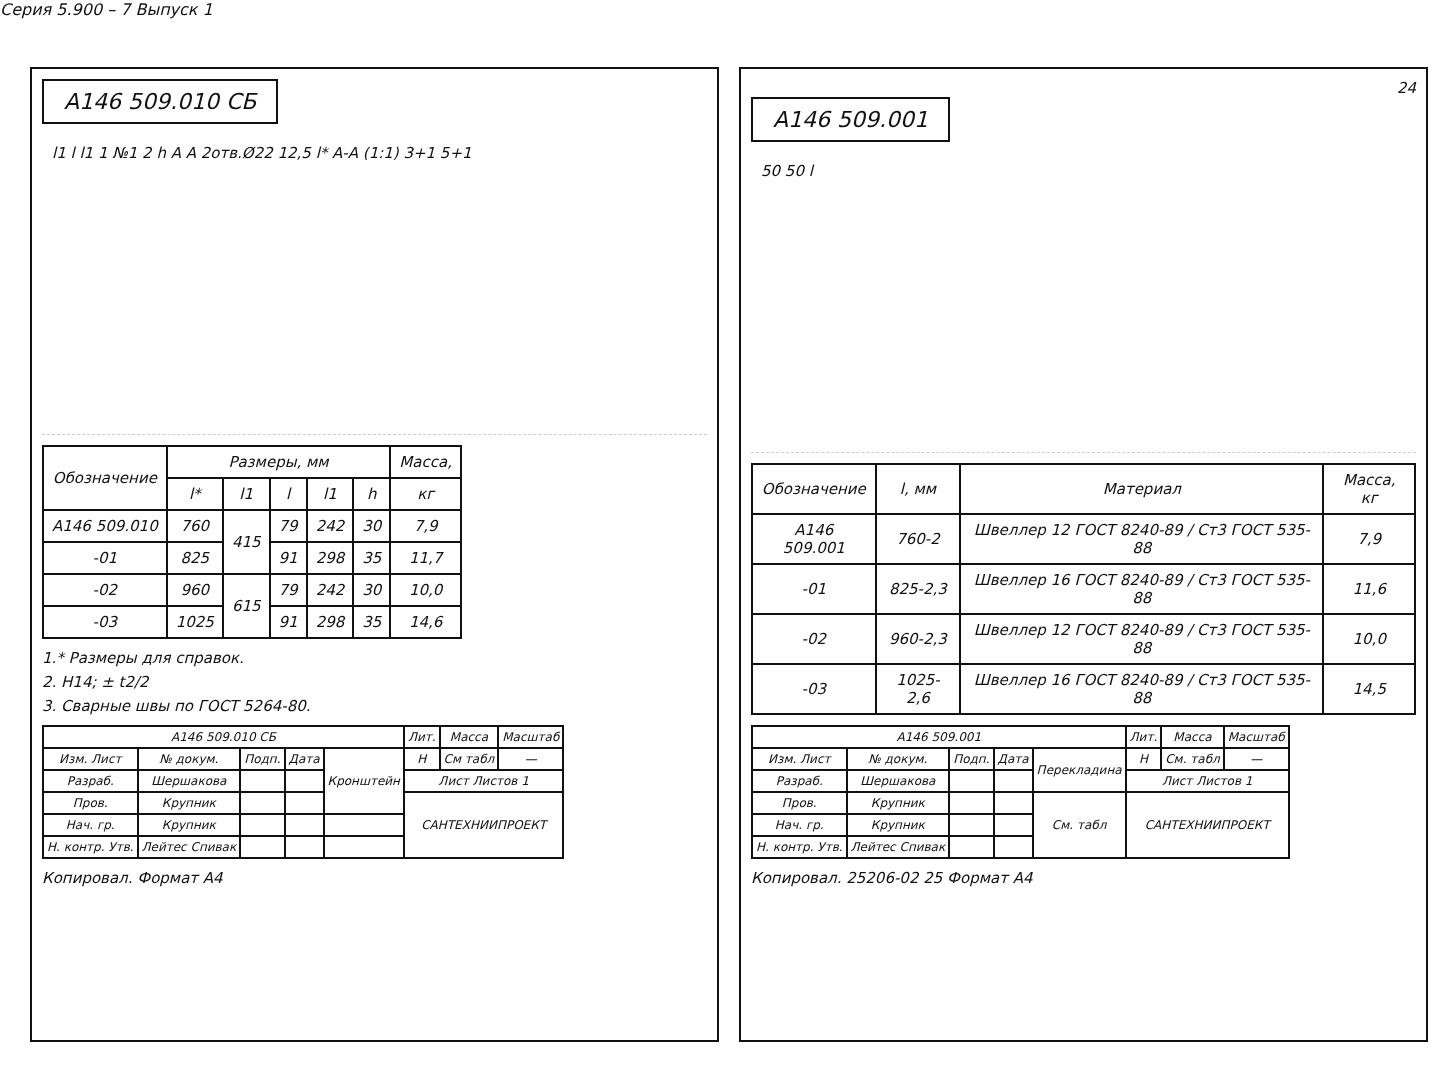Серия 5.900 – 7 Выпуск 1
А146 509.010 СБ
l1 l l1 1 №1 2 h А А 2отв.Ø22 12,5 l* А-А (1:1) 3+1 5+1
| Обозначение | Размеры, мм | | | | | Масса, |
| --- | --- | --- | --- | --- | --- | --- |
| | l* | l1 | l | l1 | h | кг |
| А146 509.010 | 760 | 415 | 79 | 242 | 30 | 7,9 |
| -01 | 825 | | 91 | 298 | 35 | 11,7 |
| -02 | 960 | 615 | 79 | 242 | 30 | 10,0 |
| -03 | 1025 | | 91 | 298 | 35 | 14,6 |
1.* Размеры для справок.
2. Н14; ± t2/2
3. Сварные швы по ГОСТ 5264-80.
| А146 509.010 СБ | | | | | Лит. | Масса | Масштаб |
| Изм. Лист | № докум. | Подп. | Дата | Кронштейн | Н | См табл | — |
| Разраб. | Шершакова | | | | Лист Листов 1 | | |
| Пров. | Крупник | | | | САНТЕХНИИПРОЕКТ | | |
| Нач. гр. | Крупник | | | | | | |
| Н. контр. Утв. | Лейтес Спивак | | | | | | |
Копировал. Формат А4
24
А146 509.001
50 50 l
| Обозначение | l, мм | Материал | Масса, кг |
| --- | --- | --- | --- |
| А146 509.001 | 760-2 | Швеллер 12 ГОСТ 8240-89 / Ст3 ГОСТ 535-88 | 7,9 |
| -01 | 825-2,3 | Швеллер 16 ГОСТ 8240-89 / Ст3 ГОСТ 535-88 | 11,6 |
| -02 | 960-2,3 | Швеллер 12 ГОСТ 8240-89 / Ст3 ГОСТ 535-88 | 10,0 |
| -03 | 1025-2,6 | Швеллер 16 ГОСТ 8240-89 / Ст3 ГОСТ 535-88 | 14,5 |
| А146 509.001 | | | | | Лит. | Масса | Масштаб |
| Изм. Лист | № докум. | Подп. | Дата | Перекладина | Н | См. табл | — |
| Разраб. | Шершакова | | | | Лист Листов 1 | | |
| Пров. | Крупник | | | См. табл | САНТЕХНИИПРОЕКТ | | |
| Нач. гр. | Крупник | | | | | | |
| Н. контр. Утв. | Лейтес Спивак | | | | | | |
Копировал. 25206-02 25 Формат А4